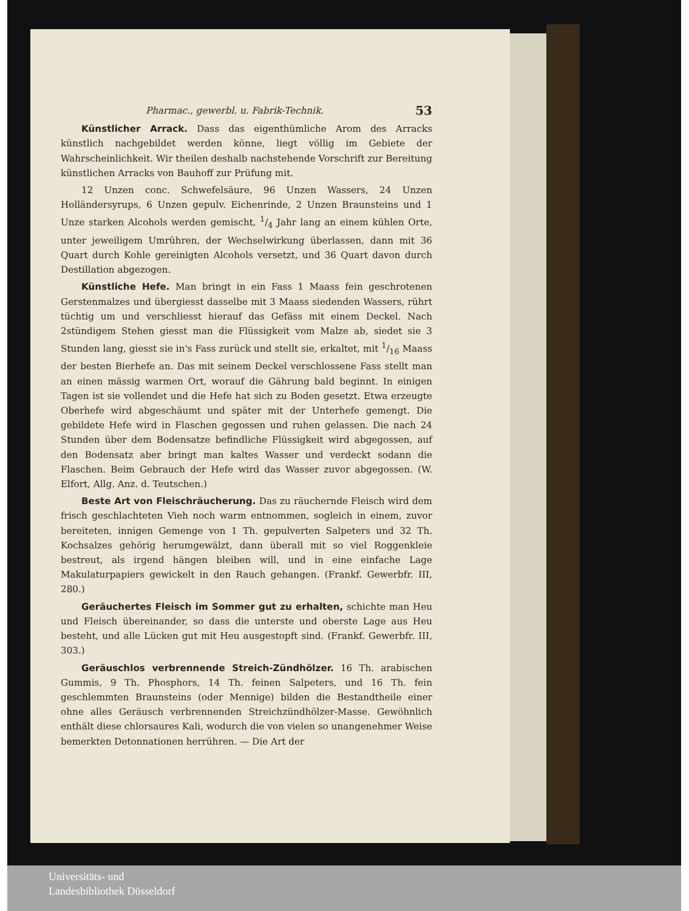Pharmac., gewerbl. u. Fabrik-Technik. 53
Künstlicher Arrack. Dass das eigenthümliche Arom des Arracks künstlich nachgebildet werden könne, liegt völlig im Gebiete der Wahrscheinlichkeit. Wir theilen deshalb nachstehende Vorschrift zur Bereitung künstlichen Arracks von Bauhoff zur Prüfung mit.
12 Unzen conc. Schwefelsäure, 96 Unzen Wassers, 24 Unzen Holländersyrups, 6 Unzen gepulv. Eichenrinde, 2 Unzen Braunsteins und 1 Unze starken Alcohols werden gemischt, 1/4 Jahr lang an einem kühlen Orte, unter jeweiligem Umrühren, der Wechselwirkung überlassen, dann mit 36 Quart durch Kohle gereinigten Alcohols versetzt, und 36 Quart davon durch Destillation abgezogen.
Künstliche Hefe. Man bringt in ein Fass 1 Maass fein geschrotenen Gerstenmalzes und übergiesst dasselbe mit 3 Maass siedenden Wassers, rührt tüchtig um und verschliesst hierauf das Gefäss mit einem Deckel. Nach 2stündigem Stehen giesst man die Flüssigkeit vom Malze ab, siedet sie 3 Stunden lang, giesst sie in's Fass zurück und stellt sie, erkaltet, mit 1/16 Maass der besten Bierhefe an. Das mit seinem Deckel verschlossene Fass stellt man an einen mässig warmen Ort, worauf die Gährung bald beginnt. In einigen Tagen ist sie vollendet und die Hefe hat sich zu Boden gesetzt. Etwa erzeugte Oberhefe wird abgeschäumt und später mit der Unterhefe gemengt. Die gebildete Hefe wird in Flaschen gegossen und ruhen gelassen. Die nach 24 Stunden über dem Bodensatze befindliche Flüssigkeit wird abgegossen, auf den Bodensatz aber bringt man kaltes Wasser und verdeckt sodann die Flaschen. Beim Gebrauch der Hefe wird das Wasser zuvor abgegossen. (W. Elfort, Allg. Anz. d. Teutschen.)
Beste Art von Fleischräucherung. Das zu räuchernde Fleisch wird dem frisch geschlachteten Vieh noch warm entnommen, sogleich in einem, zuvor bereiteten, innigen Gemenge von 1 Th. gepulverten Salpeters und 32 Th. Kochsalzes gehörig herumgewälzt, dann überall mit so viel Roggenkleie bestreut, als irgend hängen bleiben will, und in eine einfache Lage Makulaturpapiers gewickelt in den Rauch gehangen. (Frankf. Gewerbfr. III, 280.)
Geräuchertes Fleisch im Sommer gut zu erhalten, schichte man Heu und Fleisch übereinander, so dass die unterste und oberste Lage aus Heu besteht, und alle Lücken gut mit Heu ausgestopft sind. (Frankf. Gewerbfr. III, 303.)
Geräuschlos verbrennende Streich-Zündhölzer. 16 Th. arabischen Gummis, 9 Th. Phosphors, 14 Th. feinen Salpeters, und 16 Th. fein geschlemmten Braunsteins (oder Mennige) bilden die Bestandtheile einer ohne alles Geräusch verbrennenden Streichzündhölzer-Masse. Gewöhnlich enthält diese chlorsaures Kali, wodurch die von vielen so unangenehmer Weise bemerkten Detonnationen herrühren. — Die Art der
Universitäts- und
Landesbibliothek Düsseldorf